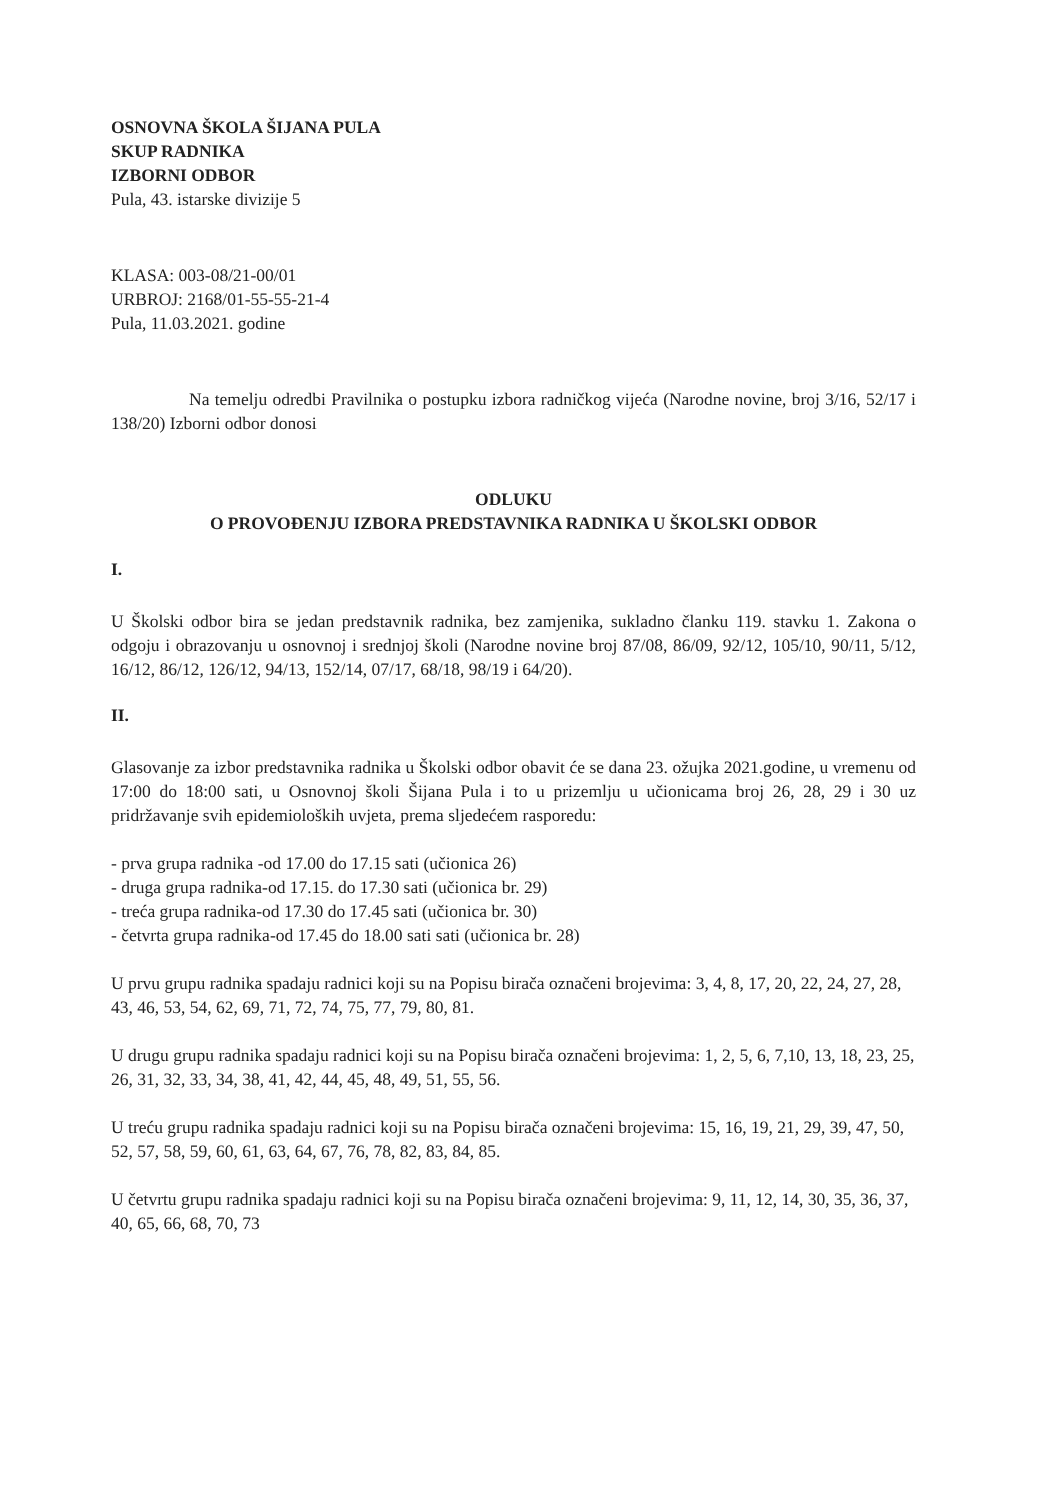OSNOVNA ŠKOLA ŠIJANA PULA
SKUP RADNIKA
IZBORNI ODBOR
Pula, 43. istarske divizije 5
KLASA: 003-08/21-00/01
URBROJ: 2168/01-55-55-21-4
Pula, 11.03.2021. godine
Na temelju odredbi Pravilnika o postupku izbora radničkog vijeća (Narodne novine, broj 3/16, 52/17 i 138/20) Izborni odbor donosi
ODLUKU
O PROVOĐENJU IZBORA PREDSTAVNIKA RADNIKA U ŠKOLSKI ODBOR
I.
U Školski odbor bira se jedan predstavnik radnika, bez zamjenika, sukladno članku 119. stavku 1. Zakona o odgoju i obrazovanju u osnovnoj i srednjoj školi (Narodne novine broj 87/08, 86/09, 92/12, 105/10, 90/11, 5/12, 16/12, 86/12, 126/12, 94/13, 152/14, 07/17, 68/18, 98/19 i 64/20).
II.
Glasovanje za izbor predstavnika radnika u Školski odbor obavit će se dana 23. ožujka 2021.godine, u vremenu od 17:00 do 18:00 sati, u Osnovnoj školi Šijana Pula i to u prizemlju u učionicama broj 26, 28, 29 i 30 uz pridržavanje svih epidemioloških uvjeta, prema sljedećem rasporedu:
- prva grupa radnika -od 17.00 do 17.15 sati (učionica 26)
- druga grupa radnika-od 17.15. do 17.30 sati (učionica br. 29)
- treća grupa radnika-od 17.30 do 17.45 sati (učionica br. 30)
- četvrta grupa radnika-od 17.45 do 18.00 sati sati (učionica br. 28)
U prvu grupu radnika spadaju radnici koji su na Popisu birača označeni brojevima: 3, 4, 8, 17, 20, 22, 24, 27, 28, 43, 46, 53, 54, 62, 69, 71, 72, 74, 75, 77, 79, 80, 81.
U drugu grupu radnika spadaju radnici koji su na Popisu birača označeni brojevima: 1, 2, 5, 6, 7,10, 13, 18, 23, 25, 26, 31, 32, 33, 34, 38, 41, 42, 44, 45, 48, 49, 51, 55, 56.
U treću grupu radnika spadaju radnici koji su na Popisu birača označeni brojevima: 15, 16, 19, 21, 29, 39, 47, 50, 52, 57, 58, 59, 60, 61, 63, 64, 67, 76, 78, 82, 83, 84, 85.
U četvrtu grupu radnika spadaju radnici koji su na Popisu birača označeni brojevima: 9, 11, 12, 14, 30, 35, 36, 37, 40, 65, 66, 68, 70, 73